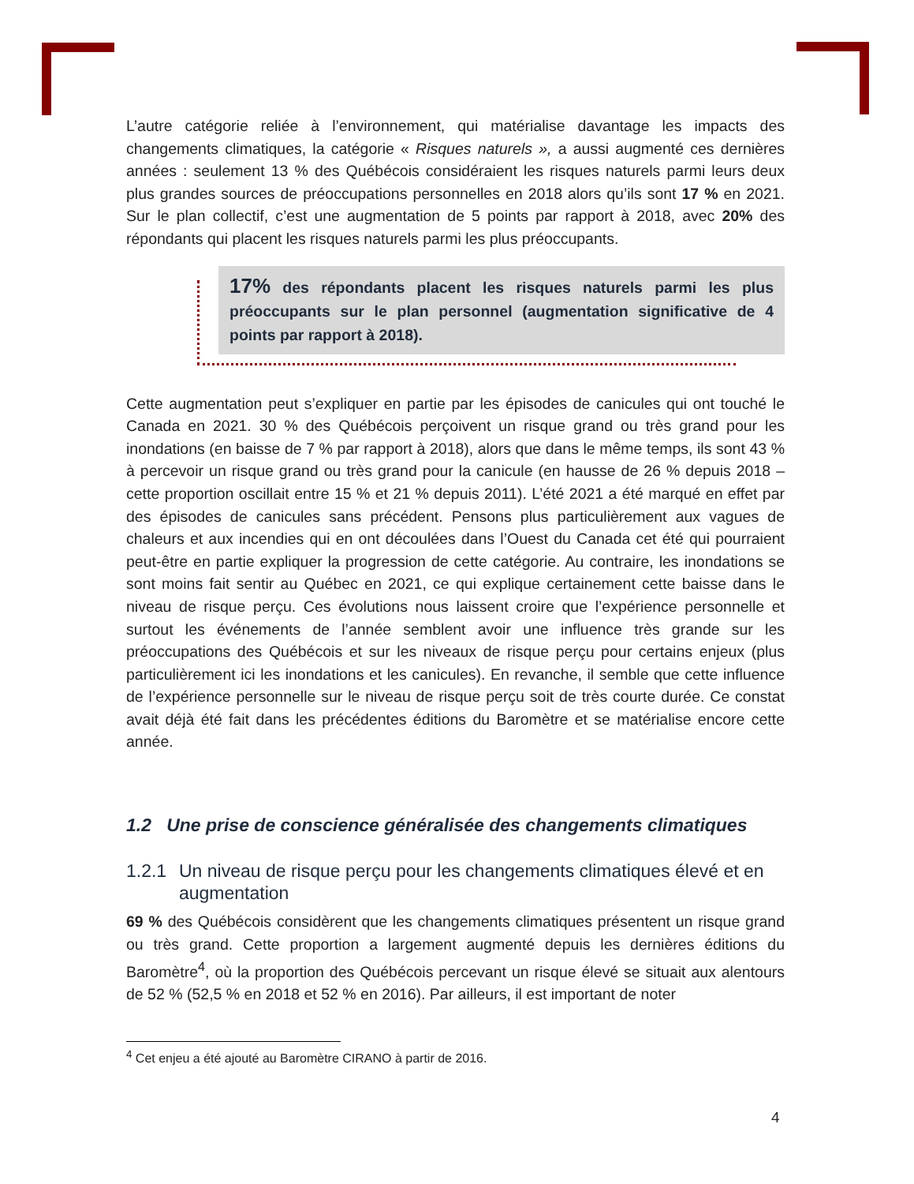L’autre catégorie reliée à l’environnement, qui matérialise davantage les impacts des changements climatiques, la catégorie « Risques naturels », a aussi augmenté ces dernières années : seulement 13 % des Québécois considéraient les risques naturels parmi leurs deux plus grandes sources de préoccupations personnelles en 2018 alors qu’ils sont 17 % en 2021. Sur le plan collectif, c’est une augmentation de 5 points par rapport à 2018, avec 20% des répondants qui placent les risques naturels parmi les plus préoccupants.
17% des répondants placent les risques naturels parmi les plus préoccupants sur le plan personnel (augmentation significative de 4 points par rapport à 2018).
Cette augmentation peut s’expliquer en partie par les épisodes de canicules qui ont touché le Canada en 2021. 30 % des Québécois perçoivent un risque grand ou très grand pour les inondations (en baisse de 7 % par rapport à 2018), alors que dans le même temps, ils sont 43 % à percevoir un risque grand ou très grand pour la canicule (en hausse de 26 % depuis 2018 – cette proportion oscillait entre 15 % et 21 % depuis 2011). L’été 2021 a été marqué en effet par des épisodes de canicules sans précédent. Pensons plus particulièrement aux vagues de chaleurs et aux incendies qui en ont découlées dans l’Ouest du Canada cet été qui pourraient peut-être en partie expliquer la progression de cette catégorie. Au contraire, les inondations se sont moins fait sentir au Québec en 2021, ce qui explique certainement cette baisse dans le niveau de risque perçu. Ces évolutions nous laissent croire que l’expérience personnelle et surtout les événements de l’année semblent avoir une influence très grande sur les préoccupations des Québécois et sur les niveaux de risque perçu pour certains enjeux (plus particulièrement ici les inondations et les canicules). En revanche, il semble que cette influence de l’expérience personnelle sur le niveau de risque perçu soit de très courte durée. Ce constat avait déjà été fait dans les précédentes éditions du Baromètre et se matérialise encore cette année.
1.2 Une prise de conscience généralisée des changements climatiques
1.2.1 Un niveau de risque perçu pour les changements climatiques élevé et en augmentation
69 % des Québécois considèrent que les changements climatiques présentent un risque grand ou très grand. Cette proportion a largement augmenté depuis les dernières éditions du Baromètre<sup>4</sup>, où la proportion des Québécois percevant un risque élevé se situait aux alentours de 52 % (52,5 % en 2018 et 52 % en 2016). Par ailleurs, il est important de noter
<sup>4</sup> Cet enjeu a été ajouté au Baromètre CIRANO à partir de 2016.
4